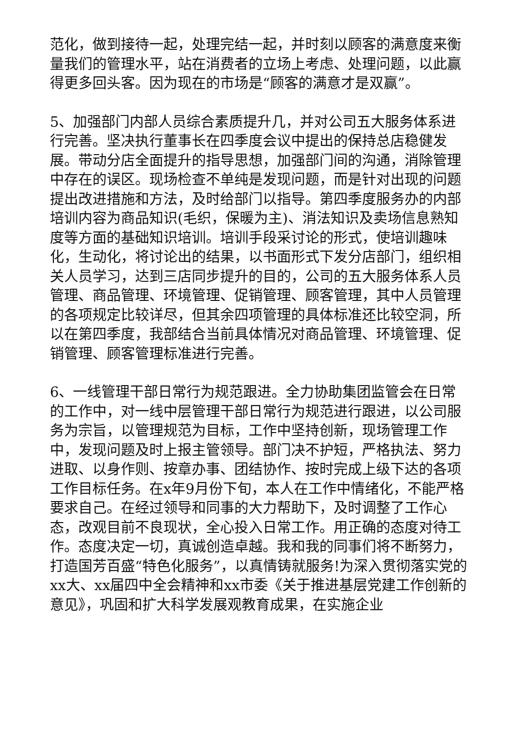范化，做到接待一起，处理完结一起，并时刻以顾客的满意度来衡量我们的管理水平，站在消费者的立场上考虑、处理问题，以此赢得更多回头客。因为现在的市场是“顾客的满意才是双赢”。
5、加强部门内部人员综合素质提升几，并对公司五大服务体系进行完善。坚决执行董事长在四季度会议中提出的保持总店稳健发展。带动分店全面提升的指导思想，加强部门间的沟通，消除管理中存在的误区。现场检查不单纯是发现问题，而是针对出现的问题提出改进措施和方法，及时给部门以指导。第四季度服务办的内部培训内容为商品知识(毛织，保暖为主)、消法知识及卖场信息熟知度等方面的基础知识培训。培训手段采讨论的形式，使培训趣味化，生动化，将讨论出的结果，以书面形式下发分店部门，组织相关人员学习，达到三店同步提升的目的，公司的五大服务体系人员管理、商品管理、环境管理、促销管理、顾客管理，其中人员管理的各项规定比较详尽，但其余四项管理的具体标准还比较空洞，所以在第四季度，我部结合当前具体情况对商品管理、环境管理、促销管理、顾客管理标准进行完善。
6、一线管理干部日常行为规范跟进。全力协助集团监管会在日常的工作中，对一线中层管理干部日常行为规范进行跟进，以公司服务为宗旨，以管理规范为目标，工作中坚持创新，现场管理工作中，发现问题及时上报主管领导。部门决不护短，严格执法、努力进取、以身作则、按章办事、团结协作、按时完成上级下达的各项工作目标任务。在x年9月份下旬，本人在工作中情绪化，不能严格要求自己。在经过领导和同事的大力帮助下，及时调整了工作心态，改观目前不良现状，全心投入日常工作。用正确的态度对待工作。态度决定一切，真诚创造卓越。我和我的同事们将不断努力，打造国芳百盛“特色化服务”，以真情铸就服务!为深入贯彻落实党的xx大、xx届四中全会精神和xx市委《关于推进基层党建工作创新的意见》，巩固和扩大科学发展观教育成果，在实施企业